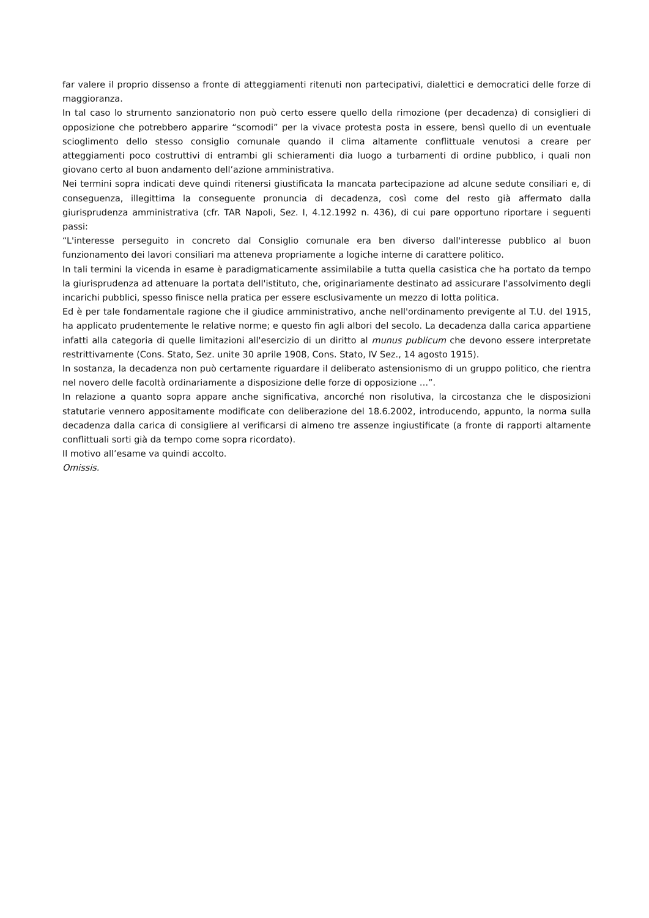far valere il proprio dissenso a fronte di atteggiamenti ritenuti non partecipativi, dialettici e democratici delle forze di maggioranza.
In tal caso lo strumento sanzionatorio non può certo essere quello della rimozione (per decadenza) di consiglieri di opposizione che potrebbero apparire “scomodi” per la vivace protesta posta in essere, bensì quello di un eventuale scioglimento dello stesso consiglio comunale quando il clima altamente conflittuale venutosi a creare per atteggiamenti poco costruttivi di entrambi gli schieramenti dia luogo a turbamenti di ordine pubblico, i quali non giovano certo al buon andamento dell’azione amministrativa.
Nei termini sopra indicati deve quindi ritenersi giustificata la mancata partecipazione ad alcune sedute consiliari e, di conseguenza, illegittima la conseguente pronuncia di decadenza, così come del resto già affermato dalla giurisprudenza amministrativa (cfr. TAR Napoli, Sez. I, 4.12.1992 n. 436), di cui pare opportuno riportare i seguenti passi:
“L'interesse perseguito in concreto dal Consiglio comunale era ben diverso dall'interesse pubblico al buon funzionamento dei lavori consiliari ma atteneva propriamente a logiche interne di carattere politico.
In tali termini la vicenda in esame è paradigmaticamente assimilabile a tutta quella casistica che ha portato da tempo la giurisprudenza ad attenuare la portata dell'istituto, che, originariamente destinato ad assicurare l'assolvimento degli incarichi pubblici, spesso finisce nella pratica per essere esclusivamente un mezzo di lotta politica.
Ed è per tale fondamentale ragione che il giudice amministrativo, anche nell'ordinamento previgente al T.U. del 1915, ha applicato prudentemente le relative norme; e questo fin agli albori del secolo. La decadenza dalla carica appartiene infatti alla categoria di quelle limitazioni all'esercizio di un diritto al munus publicum che devono essere interpretate restrittivamente (Cons. Stato, Sez. unite 30 aprile 1908, Cons. Stato, IV Sez., 14 agosto 1915).
In sostanza, la decadenza non può certamente riguardare il deliberato astensionismo di un gruppo politico, che rientra nel novero delle facoltà ordinariamente a disposizione delle forze di opposizione …”.
In relazione a quanto sopra appare anche significativa, ancorché non risolutiva, la circostanza che le disposizioni statutarie vennero appositamente modificate con deliberazione del 18.6.2002, introducendo, appunto, la norma sulla decadenza dalla carica di consigliere al verificarsi di almeno tre assenze ingiustificate (a fronte di rapporti altamente conflittuali sorti già da tempo come sopra ricordato).
Il motivo all’esame va quindi accolto.
Omissis.